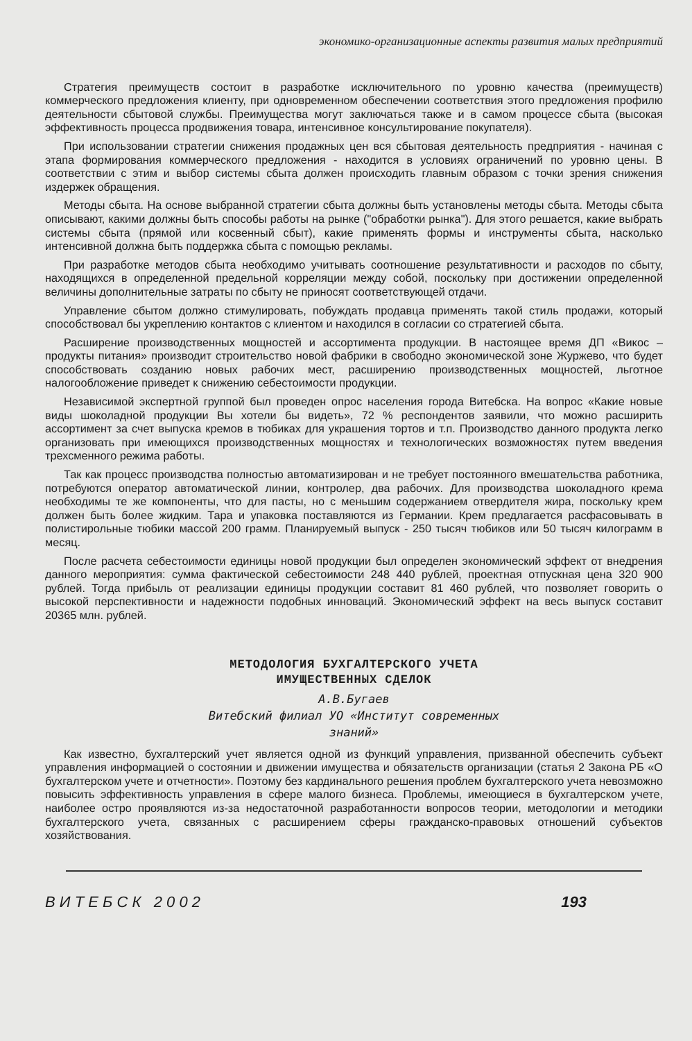экономико-организационные аспекты развития малых предприятий
Стратегия преимуществ состоит в разработке исключительного по уровню качества (преимуществ) коммерческого предложения клиенту, при одновременном обеспечении соответствия этого предложения профилю деятельности сбытовой службы. Преимущества могут заключаться также и в самом процессе сбыта (высокая эффективность процесса продвижения товара, интенсивное консультирование покупателя).
При использовании стратегии снижения продажных цен вся сбытовая деятельность предприятия - начиная с этапа формирования коммерческого предложения - находится в условиях ограничений по уровню цены. В соответствии с этим и выбор системы сбыта должен происходить главным образом с точки зрения снижения издержек обращения.
Методы сбыта. На основе выбранной стратегии сбыта должны быть установлены методы сбыта. Методы сбыта описывают, какими должны быть способы работы на рынке ("обработки рынка"). Для этого решается, какие выбрать системы сбыта (прямой или косвенный сбыт), какие применять формы и инструменты сбыта, насколько интенсивной должна быть поддержка сбыта с помощью рекламы.
При разработке методов сбыта необходимо учитывать соотношение результативности и расходов по сбыту, находящихся в определенной предельной корреляции между собой, поскольку при достижении определенной величины дополнительные затраты по сбыту не приносят соответствующей отдачи.
Управление сбытом должно стимулировать, побуждать продавца применять такой стиль продажи, который способствовал бы укреплению контактов с клиентом и находился в согласии со стратегией сбыта.
Расширение производственных мощностей и ассортимента продукции. В настоящее время ДП «Викос – продукты питания» производит строительство новой фабрики в свободно экономической зоне Журжево, что будет способствовать созданию новых рабочих мест, расширению производственных мощностей, льготное налогообложение приведет к снижению себестоимости продукции.
Независимой экспертной группой был проведен опрос населения города Витебска. На вопрос «Какие новые виды шоколадной продукции Вы хотели бы видеть», 72 % респондентов заявили, что можно расширить ассортимент за счет выпуска кремов в тюбиках для украшения тортов и т.п. Производство данного продукта легко организовать при имеющихся производственных мощностях и технологических возможностях путем введения трехсменного режима работы.
Так как процесс производства полностью автоматизирован и не требует постоянного вмешательства работника, потребуются оператор автоматической линии, контролер, два рабочих. Для производства шоколадного крема необходимы те же компоненты, что для пасты, но с меньшим содержанием отвердителя жира, поскольку крем должен быть более жидким. Тара и упаковка поставляются из Германии. Крем предлагается расфасовывать в полистирольные тюбики массой 200 грамм. Планируемый выпуск - 250 тысяч тюбиков или 50 тысяч килограмм в месяц.
После расчета себестоимости единицы новой продукции был определен экономический эффект от внедрения данного мероприятия: сумма фактической себестоимости 248 440 рублей, проектная отпускная цена 320 900 рублей. Тогда прибыль от реализации единицы продукции составит 81 460 рублей, что позволяет говорить о высокой перспективности и надежности подобных инноваций. Экономический эффект на весь выпуск составит 20365 млн. рублей.
МЕТОДОЛОГИЯ БУХГАЛТЕРСКОГО УЧЕТА
ИМУЩЕСТВЕННЫХ СДЕЛОК
А.В.Бугаев
Витебский филиал УО «Институт современных
знаний»
Как известно, бухгалтерский учет является одной из функций управления, призванной обеспечить субъект управления информацией о состоянии и движении имущества и обязательств организации (статья 2 Закона РБ «О бухгалтерском учете и отчетности». Поэтому без кардинального решения проблем бухгалтерского учета невозможно повысить эффективность управления в сфере малого бизнеса. Проблемы, имеющиеся в бухгалтерском учете, наиболее остро проявляются из-за недостаточной разработанности вопросов теории, методологии и методики бухгалтерского учета, связанных с расширением сферы гражданско-правовых отношений субъектов хозяйствования.
В И Т Е Б С К 2 0 0 2 193